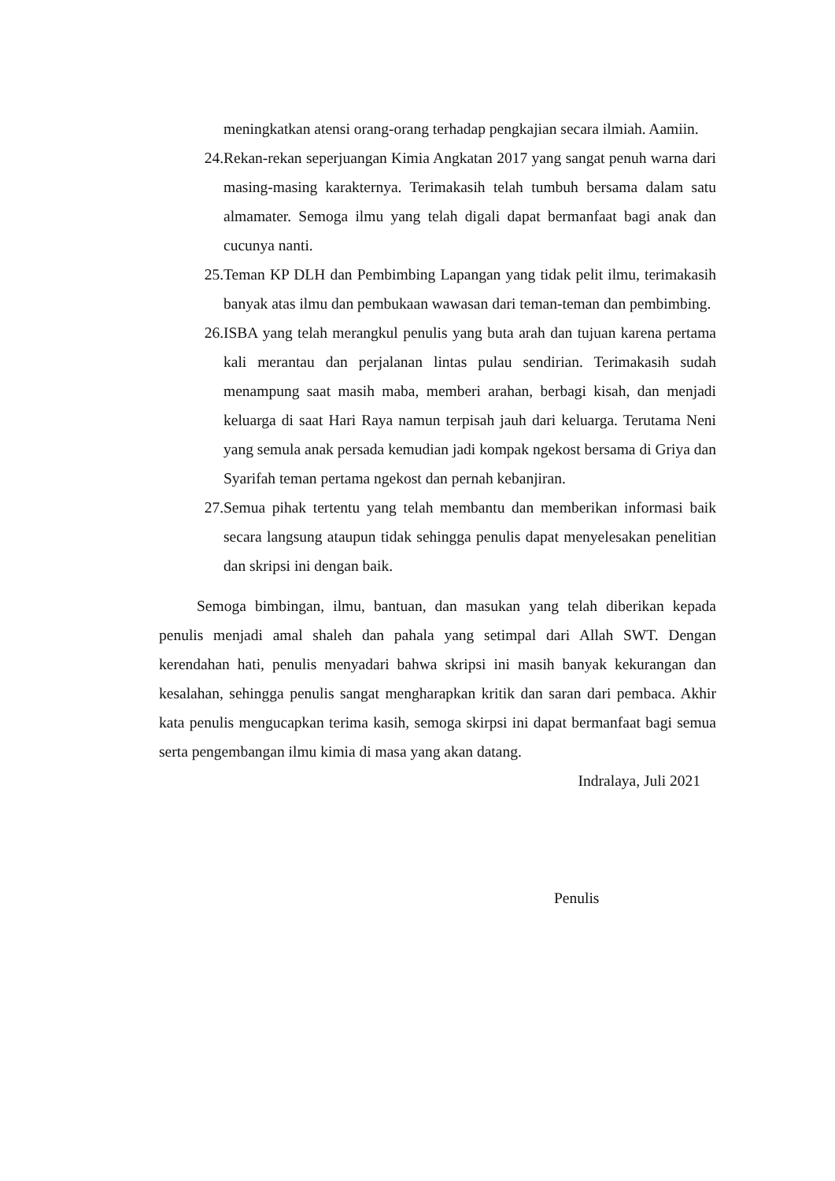meningkatkan atensi orang-orang terhadap pengkajian secara ilmiah. Aamiin.
24. Rekan-rekan seperjuangan Kimia Angkatan 2017 yang sangat penuh warna dari masing-masing karakternya. Terimakasih telah tumbuh bersama dalam satu almamater. Semoga ilmu yang telah digali dapat bermanfaat bagi anak dan cucunya nanti.
25. Teman KP DLH dan Pembimbing Lapangan yang tidak pelit ilmu, terimakasih banyak atas ilmu dan pembukaan wawasan dari teman-teman dan pembimbing.
26. ISBA yang telah merangkul penulis yang buta arah dan tujuan karena pertama kali merantau dan perjalanan lintas pulau sendirian. Terimakasih sudah menampung saat masih maba, memberi arahan, berbagi kisah, dan menjadi keluarga di saat Hari Raya namun terpisah jauh dari keluarga. Terutama Neni yang semula anak persada kemudian jadi kompak ngekost bersama di Griya dan Syarifah teman pertama ngekost dan pernah kebanjiran.
27. Semua pihak tertentu yang telah membantu dan memberikan informasi baik secara langsung ataupun tidak sehingga penulis dapat menyelesakan penelitian dan skripsi ini dengan baik.
Semoga bimbingan, ilmu, bantuan, dan masukan yang telah diberikan kepada penulis menjadi amal shaleh dan pahala yang setimpal dari Allah SWT. Dengan kerendahan hati, penulis menyadari bahwa skripsi ini masih banyak kekurangan dan kesalahan, sehingga penulis sangat mengharapkan kritik dan saran dari pembaca. Akhir kata penulis mengucapkan terima kasih, semoga skirpsi ini dapat bermanfaat bagi semua serta pengembangan ilmu kimia di masa yang akan datang.
Indralaya, Juli 2021
Penulis